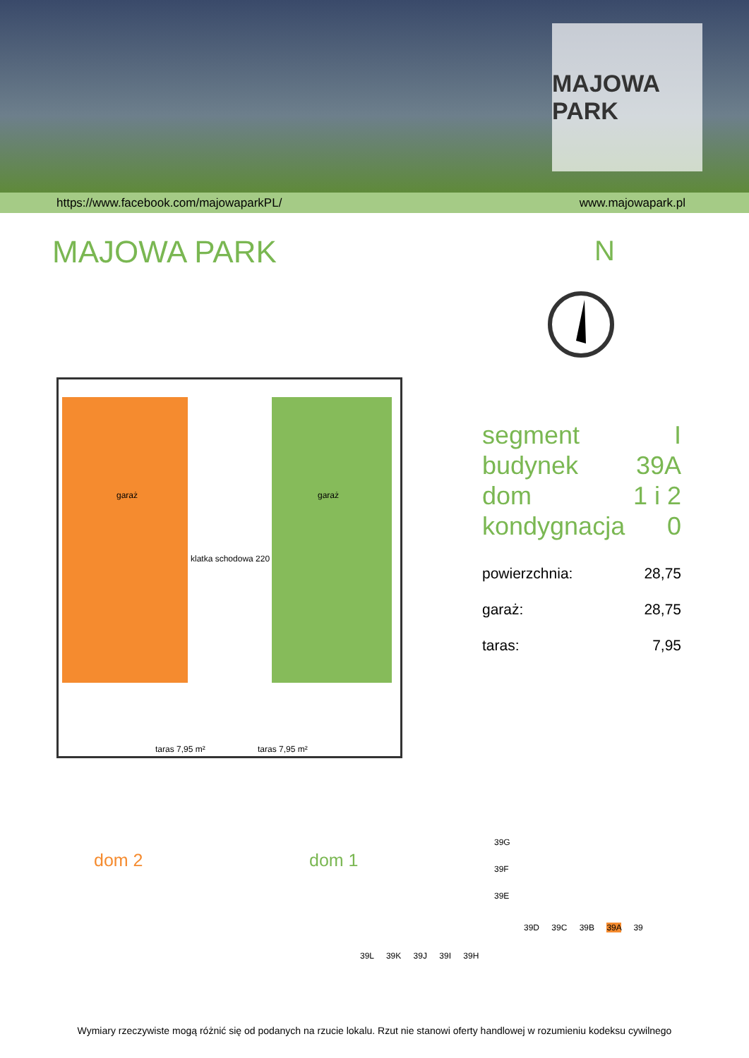MAJOWA PARK
https://www.facebook.com/majowaparkPL/ www.majowapark.pl
MAJOWA PARK
N
garaż garaż
klatka schodowa 220
taras 7,95 m² taras 7,95 m²
dom 2 dom 1
segment I
budynek 39A
dom 1 i 2
kondygnacja 0
powierzchnia: 28,75
garaż: 28,75
taras: 7,95
39G
39F
39E
39D 39C 39B 39A 39
39L 39K 39J 39I 39H
Wymiary rzeczywiste mogą różnić się od podanych na rzucie lokalu. Rzut nie stanowi oferty handlowej w rozumieniu kodeksu cywilnego